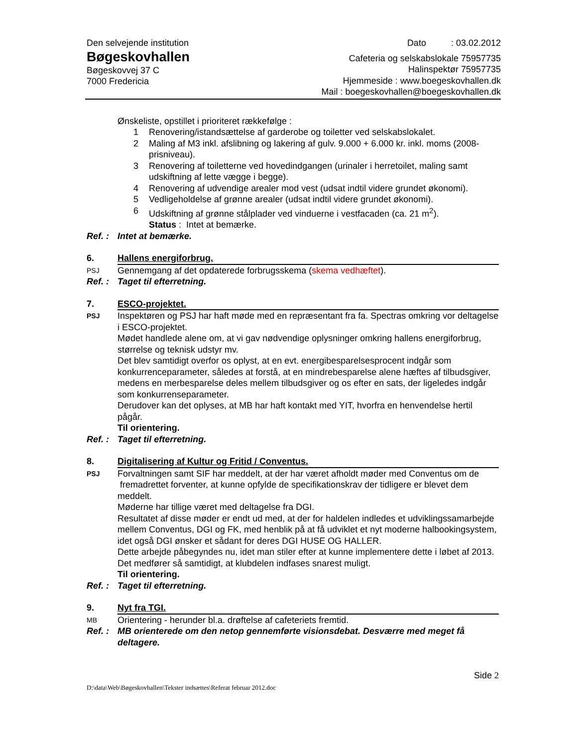Den selvejende institution
Bøgeskovhallen
Bøgeskovvej 37 C
7000 Fredericia
Dato : 03.02.2012
Cafeteria og selskabslokale 75957735
Halinspektør 75957735
Hjemmeside : www.boegeskovhallen.dk
Mail : boegeskovhallen@boegeskovhallen.dk
Ønskeliste, opstillet i prioriteret rækkefølge :
1 Renovering/istandsættelse af garderobe og toiletter ved selskabslokalet.
2 Maling af M3 inkl. afslibning og lakering af gulv. 9.000 + 6.000 kr. inkl. moms (2008-prisniveau).
3 Renovering af toiletterne ved hovedindgangen (urinaler i herretoilet, maling samt udskiftning af lette vægge i begge).
4 Renovering af udvendige arealer mod vest (udsat indtil videre grundet økonomi).
5 Vedligeholdelse af grønne arealer (udsat indtil videre grundet økonomi).
6 Udskiftning af grønne stålplader ved vinduerne i vestfacaden (ca. 21 m<sup>2</sup>).
Status : Intet at bemærke.
Ref. :
Intet at bemærke.
6. Hallens energiforbrug.
PSJ
Gennemgang af det opdaterede forbrugsskema (skema vedhæftet).
Ref. :
Taget til efterretning.
7. ESCO-projektet.
PSJ
Inspektøren og PSJ har haft møde med en repræsentant fra fa. Spectras omkring vor deltagelse i ESCO-projektet.
Mødet handlede alene om, at vi gav nødvendige oplysninger omkring hallens energiforbrug, størrelse og teknisk udstyr mv.
Det blev samtidigt overfor os oplyst, at en evt. energibesparelsesprocent indgår som konkurrenceparameter, således at forstå, at en mindrebesparelse alene hæftes af tilbudsgiver, medens en merbesparelse deles mellem tilbudsgiver og os efter en sats, der ligeledes indgår som konkurrenseparameter.
Derudover kan det oplyses, at MB har haft kontakt med YIT, hvorfra en henvendelse hertil pågår.
Til orientering.
Ref. :
Taget til efterretning.
8. Digitalisering af Kultur og Fritid / Conventus.
PSJ
Forvaltningen samt SIF har meddelt, at der har været afholdt møder med Conventus om de fremadrettet forventer, at kunne opfylde de specifikationskrav der tidligere er blevet dem meddelt.
Møderne har tillige været med deltagelse fra DGI.
Resultatet af disse møder er endt ud med, at der for haldelen indledes et udviklingssamarbejde mellem Conventus, DGI og FK, med henblik på at få udviklet et nyt moderne halbookingsystem, idet også DGI ønsker et sådant for deres DGI HUSE OG HALLER.
Dette arbejde påbegyndes nu, idet man stiler efter at kunne implementere dette i løbet af 2013.
Det medfører så samtidigt, at klubdelen indfases snarest muligt.
Til orientering.
Ref. :
Taget til efterretning.
9. Nyt fra TGI.
MB
Orientering - herunder bl.a. drøftelse af cafeteriets fremtid.
Ref. :
MB orienterede om den netop gennemførte visionsdebat. Desværre med meget få deltagere.
Side 2
D:\data\Web\Bøgeskovhallen\Tekster indsættes\Referat februar 2012.doc